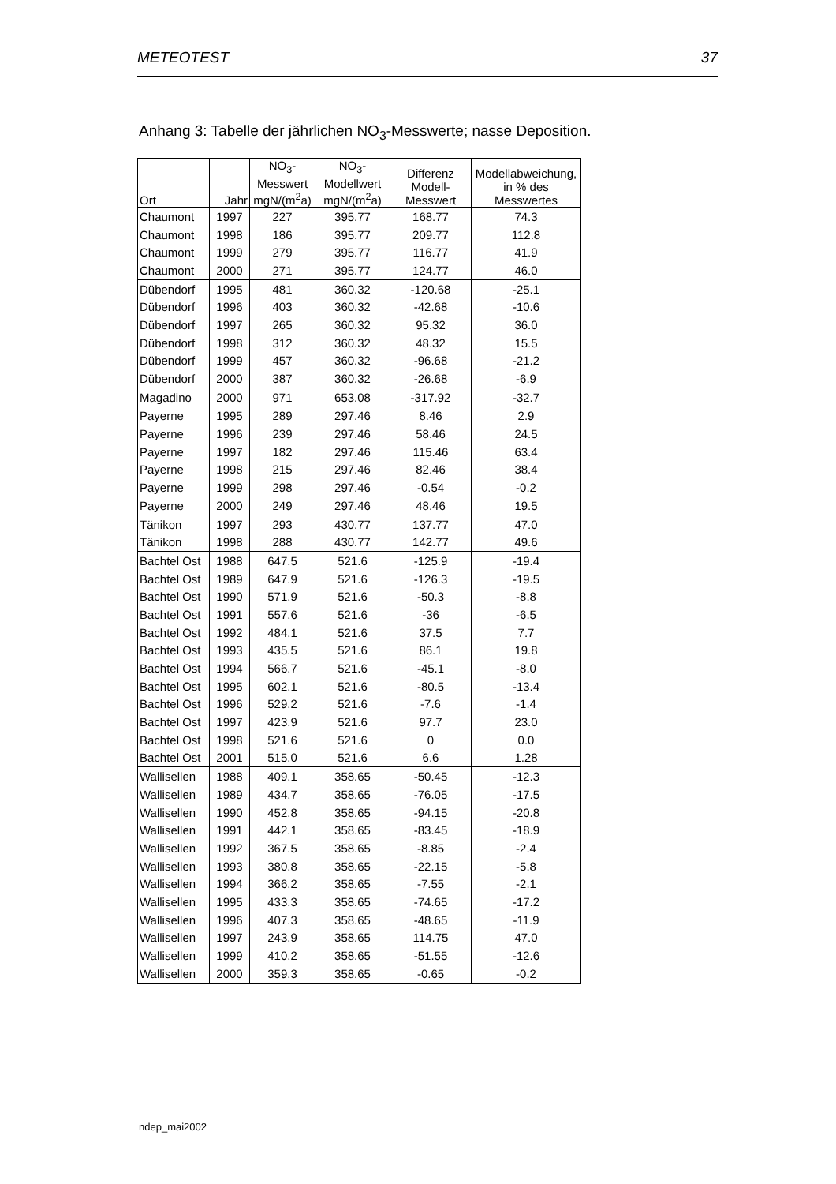METEOTEST 37
Anhang 3: Tabelle der jährlichen NO<sub>3</sub>-Messwerte; nasse Deposition.
| Ort | Jahr | NO<sub>3</sub>- Messwert mgN/(m<sup>2</sup>a) | NO<sub>3</sub>- Modellwert mgN/(m<sup>2</sup>a) | Differenz Modell- Messwert | Modellabweichung, in % des Messwertes |
| --- | --- | --- | --- | --- | --- |
| Chaumont | 1997 | 227 | 395.77 | 168.77 | 74.3 |
| Chaumont | 1998 | 186 | 395.77 | 209.77 | 112.8 |
| Chaumont | 1999 | 279 | 395.77 | 116.77 | 41.9 |
| Chaumont | 2000 | 271 | 395.77 | 124.77 | 46.0 |
| Dübendorf | 1995 | 481 | 360.32 | -120.68 | -25.1 |
| Dübendorf | 1996 | 403 | 360.32 | -42.68 | -10.6 |
| Dübendorf | 1997 | 265 | 360.32 | 95.32 | 36.0 |
| Dübendorf | 1998 | 312 | 360.32 | 48.32 | 15.5 |
| Dübendorf | 1999 | 457 | 360.32 | -96.68 | -21.2 |
| Dübendorf | 2000 | 387 | 360.32 | -26.68 | -6.9 |
| Magadino | 2000 | 971 | 653.08 | -317.92 | -32.7 |
| Payerne | 1995 | 289 | 297.46 | 8.46 | 2.9 |
| Payerne | 1996 | 239 | 297.46 | 58.46 | 24.5 |
| Payerne | 1997 | 182 | 297.46 | 115.46 | 63.4 |
| Payerne | 1998 | 215 | 297.46 | 82.46 | 38.4 |
| Payerne | 1999 | 298 | 297.46 | -0.54 | -0.2 |
| Payerne | 2000 | 249 | 297.46 | 48.46 | 19.5 |
| Tänikon | 1997 | 293 | 430.77 | 137.77 | 47.0 |
| Tänikon | 1998 | 288 | 430.77 | 142.77 | 49.6 |
| Bachtel Ost | 1988 | 647.5 | 521.6 | -125.9 | -19.4 |
| Bachtel Ost | 1989 | 647.9 | 521.6 | -126.3 | -19.5 |
| Bachtel Ost | 1990 | 571.9 | 521.6 | -50.3 | -8.8 |
| Bachtel Ost | 1991 | 557.6 | 521.6 | -36 | -6.5 |
| Bachtel Ost | 1992 | 484.1 | 521.6 | 37.5 | 7.7 |
| Bachtel Ost | 1993 | 435.5 | 521.6 | 86.1 | 19.8 |
| Bachtel Ost | 1994 | 566.7 | 521.6 | -45.1 | -8.0 |
| Bachtel Ost | 1995 | 602.1 | 521.6 | -80.5 | -13.4 |
| Bachtel Ost | 1996 | 529.2 | 521.6 | -7.6 | -1.4 |
| Bachtel Ost | 1997 | 423.9 | 521.6 | 97.7 | 23.0 |
| Bachtel Ost | 1998 | 521.6 | 521.6 | 0 | 0.0 |
| Bachtel Ost | 2001 | 515.0 | 521.6 | 6.6 | 1.28 |
| Wallisellen | 1988 | 409.1 | 358.65 | -50.45 | -12.3 |
| Wallisellen | 1989 | 434.7 | 358.65 | -76.05 | -17.5 |
| Wallisellen | 1990 | 452.8 | 358.65 | -94.15 | -20.8 |
| Wallisellen | 1991 | 442.1 | 358.65 | -83.45 | -18.9 |
| Wallisellen | 1992 | 367.5 | 358.65 | -8.85 | -2.4 |
| Wallisellen | 1993 | 380.8 | 358.65 | -22.15 | -5.8 |
| Wallisellen | 1994 | 366.2 | 358.65 | -7.55 | -2.1 |
| Wallisellen | 1995 | 433.3 | 358.65 | -74.65 | -17.2 |
| Wallisellen | 1996 | 407.3 | 358.65 | -48.65 | -11.9 |
| Wallisellen | 1997 | 243.9 | 358.65 | 114.75 | 47.0 |
| Wallisellen | 1999 | 410.2 | 358.65 | -51.55 | -12.6 |
| Wallisellen | 2000 | 359.3 | 358.65 | -0.65 | -0.2 |
ndep_mai2002